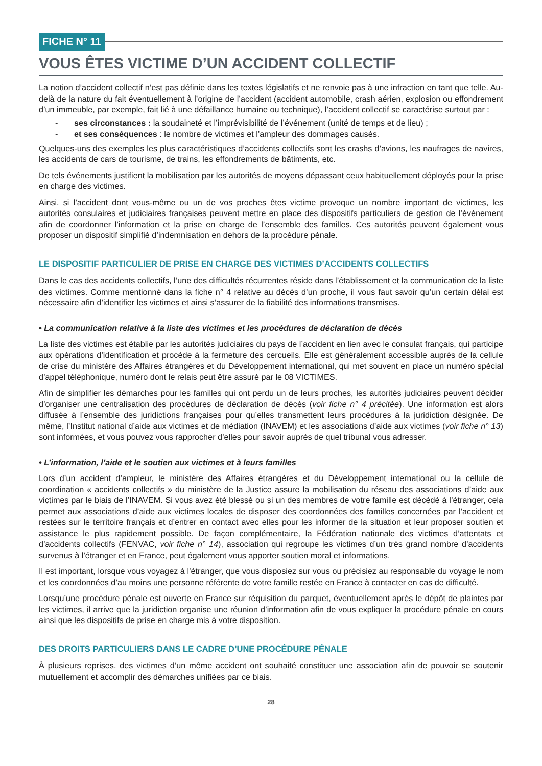FICHE N° 11
VOUS ÊTES VICTIME D’UN ACCIDENT COLLECTIF
La notion d’accident collectif n’est pas définie dans les textes législatifs et ne renvoie pas à une infraction en tant que telle. Au-delà de la nature du fait éventuellement à l’origine de l’accident (accident automobile, crash aérien, explosion ou effondrement d’un immeuble, par exemple, fait lié à une défaillance humaine ou technique), l’accident collectif se caractérise surtout par :
- ses circonstances : la soudaineté et l’imprévisibilité de l’événement (unité de temps et de lieu) ;
- et ses conséquences : le nombre de victimes et l’ampleur des dommages causés.
Quelques-uns des exemples les plus caractéristiques d’accidents collectifs sont les crashs d’avions, les naufrages de navires, les accidents de cars de tourisme, de trains, les effondrements de bâtiments, etc.
De tels événements justifient la mobilisation par les autorités de moyens dépassant ceux habituellement déployés pour la prise en charge des victimes.
Ainsi, si l’accident dont vous-même ou un de vos proches êtes victime provoque un nombre important de victimes, les autorités consulaires et judiciaires françaises peuvent mettre en place des dispositifs particuliers de gestion de l’événement afin de coordonner l’information et la prise en charge de l’ensemble des familles. Ces autorités peuvent également vous proposer un dispositif simplifié d’indemnisation en dehors de la procédure pénale.
LE DISPOSITIF PARTICULIER DE PRISE EN CHARGE DES VICTIMES D’ACCIDENTS COLLECTIFS
Dans le cas des accidents collectifs, l’une des difficultés récurrentes réside dans l’établissement et la communication de la liste des victimes. Comme mentionné dans la fiche n° 4 relative au décès d’un proche, il vous faut savoir qu’un certain délai est nécessaire afin d’identifier les victimes et ainsi s’assurer de la fiabilité des informations transmises.
• La communication relative à la liste des victimes et les procédures de déclaration de décès
La liste des victimes est établie par les autorités judiciaires du pays de l’accident en lien avec le consulat français, qui participe aux opérations d’identification et procède à la fermeture des cercueils. Elle est généralement accessible auprès de la cellule de crise du ministère des Affaires étrangères et du Développement international, qui met souvent en place un numéro spécial d’appel téléphonique, numéro dont le relais peut être assuré par le 08 VICTIMES.
Afin de simplifier les démarches pour les familles qui ont perdu un de leurs proches, les autorités judiciaires peuvent décider d’organiser une centralisation des procédures de déclaration de décès (voir fiche n° 4 précitée). Une information est alors diffusée à l’ensemble des juridictions françaises pour qu’elles transmettent leurs procédures à la juridiction désignée. De même, l’Institut national d’aide aux victimes et de médiation (INAVEM) et les associations d’aide aux victimes (voir fiche n° 13) sont informées, et vous pouvez vous rapprocher d’elles pour savoir auprès de quel tribunal vous adresser.
• L’information, l’aide et le soutien aux victimes et à leurs familles
Lors d’un accident d’ampleur, le ministère des Affaires étrangères et du Développement international ou la cellule de coordination « accidents collectifs » du ministère de la Justice assure la mobilisation du réseau des associations d’aide aux victimes par le biais de l’INAVEM. Si vous avez été blessé ou si un des membres de votre famille est décédé à l’étranger, cela permet aux associations d’aide aux victimes locales de disposer des coordonnées des familles concernées par l’accident et restées sur le territoire français et d’entrer en contact avec elles pour les informer de la situation et leur proposer soutien et assistance le plus rapidement possible. De façon complémentaire, la Fédération nationale des victimes d’attentats et d’accidents collectifs (FENVAC, voir fiche n° 14), association qui regroupe les victimes d’un très grand nombre d’accidents survenus à l’étranger et en France, peut également vous apporter soutien moral et informations.
Il est important, lorsque vous voyagez à l’étranger, que vous disposiez sur vous ou précisiez au responsable du voyage le nom et les coordonnées d’au moins une personne référente de votre famille restée en France à contacter en cas de difficulté.
Lorsqu’une procédure pénale est ouverte en France sur réquisition du parquet, éventuellement après le dépôt de plaintes par les victimes, il arrive que la juridiction organise une réunion d’information afin de vous expliquer la procédure pénale en cours ainsi que les dispositifs de prise en charge mis à votre disposition.
DES DROITS PARTICULIERS DANS LE CADRE D’UNE PROCÉDURE PÉNALE
À plusieurs reprises, des victimes d’un même accident ont souhaité constituer une association afin de pouvoir se soutenir mutuellement et accomplir des démarches unifiées par ce biais.
28